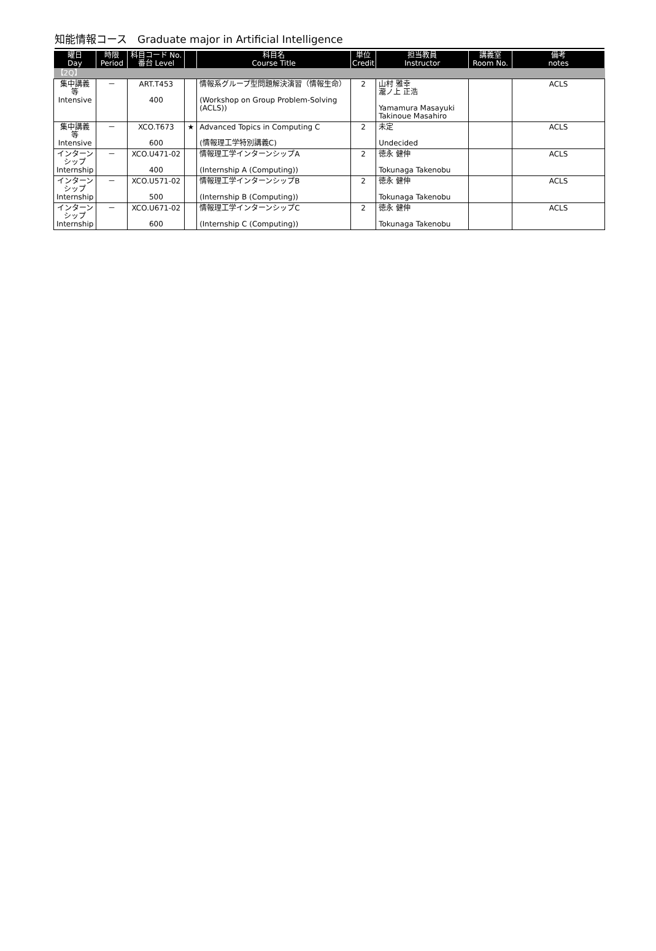知能情報コース　Graduate major in Artificial Intelligence
| 曜日 Day | 時限 Period | 科目コード No. 番台 Level | | 科目名 Course Title | 単位 Credit | 担当教員 Instructor | 講義室 Room No. | 備考 notes |
| --- | --- | --- | --- | --- | --- | --- | --- | --- |
| 【2Q】 | | | | | | | | |
| 集中講義 等 Intensive | － | ART.T453 400 | | 情報系グループ型問題解決演習（情報生命） (Workshop on Group Problem-Solving (ACLS)) | 2 | 山村 雅幸 瀧ノ上 正浩 Yamamura Masayuki Takinoue Masahiro | | ACLS |
| 集中講義 等 Intensive | － | XCO.T673 600 | ★ | Advanced Topics in Computing C (情報理工学特別講義C) | 2 | 未定 Undecided | | ACLS |
| インターン シップ Internship | － | XCO.U471-02 400 | | 情報理工学インターンシップA (Internship A (Computing)) | 2 | 徳永 健伸 Tokunaga Takenobu | | ACLS |
| インターン シップ Internship | － | XCO.U571-02 500 | | 情報理工学インターンシップB (Internship B (Computing)) | 2 | 徳永 健伸 Tokunaga Takenobu | | ACLS |
| インターン シップ Internship | － | XCO.U671-02 600 | | 情報理工学インターンシップC (Internship C (Computing)) | 2 | 徳永 健伸 Tokunaga Takenobu | | ACLS |